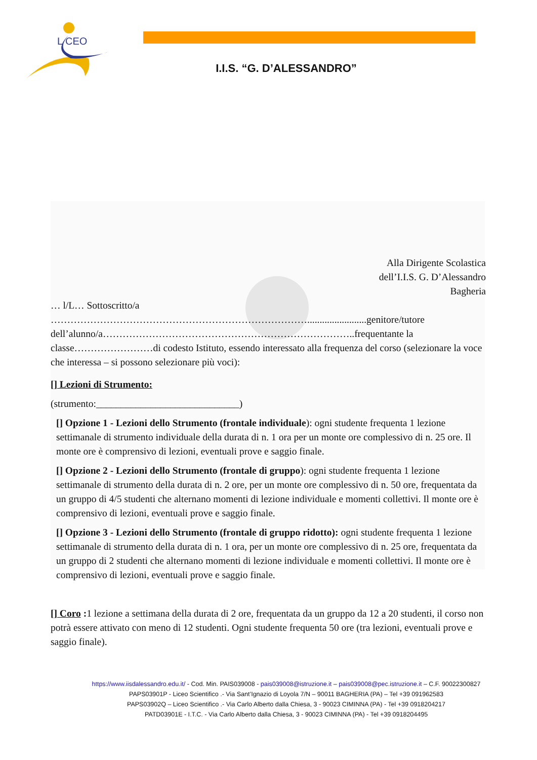L CEO
I.I.S. “G. D’ALESSANDRO”
Alla Dirigente Scolastica
dell’I.I.S. G. D’Alessandro
Bagheria
… l/L… Sottoscritto/a
……………………………………………………………………........................genitore/tutore dell’alunno/a…………………………………………………………………..frequentante la classe……………………di codesto Istituto, essendo interessato alla frequenza del corso (selezionare la voce che interessa – si possono selezionare più voci):
[] Lezioni di Strumento:
(strumento:_____________________________)
[] Opzione 1 - Lezioni dello Strumento (frontale individuale): ogni studente frequenta 1 lezione settimanale di strumento individuale della durata di n. 1 ora per un monte ore complessivo di n. 25 ore. Il monte ore è comprensivo di lezioni, eventuali prove e saggio finale.
[] Opzione 2 - Lezioni dello Strumento (frontale di gruppo): ogni studente frequenta 1 lezione settimanale di strumento della durata di n. 2 ore, per un monte ore complessivo di n. 50 ore, frequentata da un gruppo di 4/5 studenti che alternano momenti di lezione individuale e momenti collettivi. Il monte ore è comprensivo di lezioni, eventuali prove e saggio finale.
[] Opzione 3 - Lezioni dello Strumento (frontale di gruppo ridotto): ogni studente frequenta 1 lezione settimanale di strumento della durata di n. 1 ora, per un monte ore complessivo di n. 25 ore, frequentata da un gruppo di 2 studenti che alternano momenti di lezione individuale e momenti collettivi. Il monte ore è comprensivo di lezioni, eventuali prove e saggio finale.
[] Coro : 1 lezione a settimana della durata di 2 ore, frequentata da un gruppo da 12 a 20 studenti, il corso non potrà essere attivato con meno di 12 studenti. Ogni studente frequenta 50 ore (tra lezioni, eventuali prove e saggio finale).
https://www.iisdalessandro.edu.it/ - Cod. Min. PAIS039008 - pais039008@istruzione.it – pais039008@pec.istruzione.it – C.F. 90022300827
PAPS03901P - Liceo Scientifico .- Via Sant’Ignazio di Loyola 7/N – 90011 BAGHERIA (PA) – Tel +39 091962583
PAPS03902Q – Liceo Scientifico .- Via Carlo Alberto dalla Chiesa, 3 - 90023 CIMINNA (PA) - Tel +39 0918204217
PATD03901E - I.T.C. - Via Carlo Alberto dalla Chiesa, 3 - 90023 CIMINNA (PA) - Tel +39 0918204495